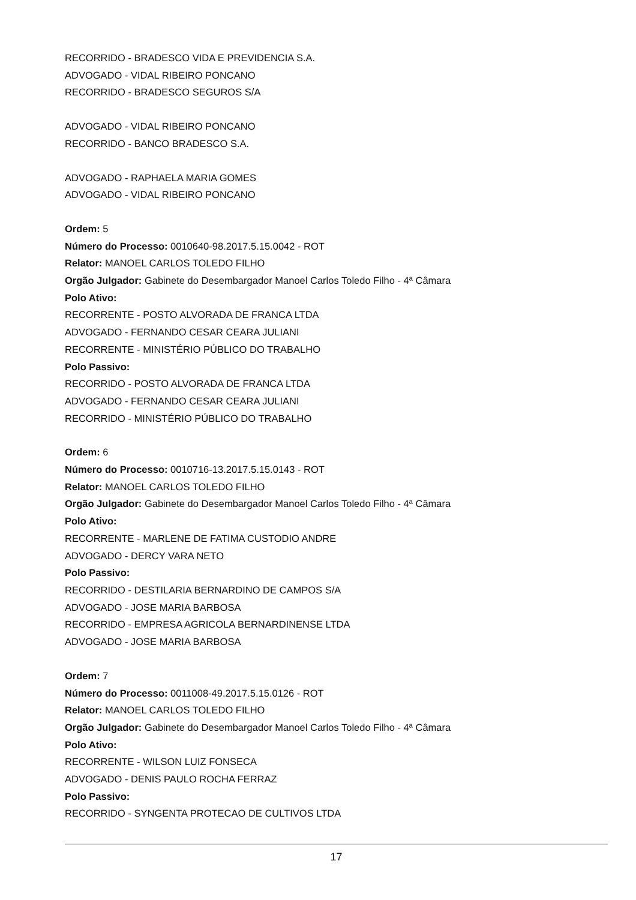RECORRIDO - BRADESCO VIDA E PREVIDENCIA S.A.
ADVOGADO - VIDAL RIBEIRO PONCANO
RECORRIDO - BRADESCO SEGUROS S/A
ADVOGADO - VIDAL RIBEIRO PONCANO
RECORRIDO - BANCO BRADESCO S.A.
ADVOGADO - RAPHAELA MARIA GOMES
ADVOGADO - VIDAL RIBEIRO PONCANO
Ordem: 5
Número do Processo: 0010640-98.2017.5.15.0042 - ROT
Relator: MANOEL CARLOS TOLEDO FILHO
Orgão Julgador: Gabinete do Desembargador Manoel Carlos Toledo Filho - 4ª Câmara
Polo Ativo:
RECORRENTE - POSTO ALVORADA DE FRANCA LTDA
ADVOGADO - FERNANDO CESAR CEARA JULIANI
RECORRENTE - MINISTÉRIO PÚBLICO DO TRABALHO
Polo Passivo:
RECORRIDO - POSTO ALVORADA DE FRANCA LTDA
ADVOGADO - FERNANDO CESAR CEARA JULIANI
RECORRIDO - MINISTÉRIO PÚBLICO DO TRABALHO
Ordem: 6
Número do Processo: 0010716-13.2017.5.15.0143 - ROT
Relator: MANOEL CARLOS TOLEDO FILHO
Orgão Julgador: Gabinete do Desembargador Manoel Carlos Toledo Filho - 4ª Câmara
Polo Ativo:
RECORRENTE - MARLENE DE FATIMA CUSTODIO ANDRE
ADVOGADO - DERCY VARA NETO
Polo Passivo:
RECORRIDO - DESTILARIA BERNARDINO DE CAMPOS S/A
ADVOGADO - JOSE MARIA BARBOSA
RECORRIDO - EMPRESA AGRICOLA BERNARDINENSE LTDA
ADVOGADO - JOSE MARIA BARBOSA
Ordem: 7
Número do Processo: 0011008-49.2017.5.15.0126 - ROT
Relator: MANOEL CARLOS TOLEDO FILHO
Orgão Julgador: Gabinete do Desembargador Manoel Carlos Toledo Filho - 4ª Câmara
Polo Ativo:
RECORRENTE - WILSON LUIZ FONSECA
ADVOGADO - DENIS PAULO ROCHA FERRAZ
Polo Passivo:
RECORRIDO - SYNGENTA PROTECAO DE CULTIVOS LTDA
17